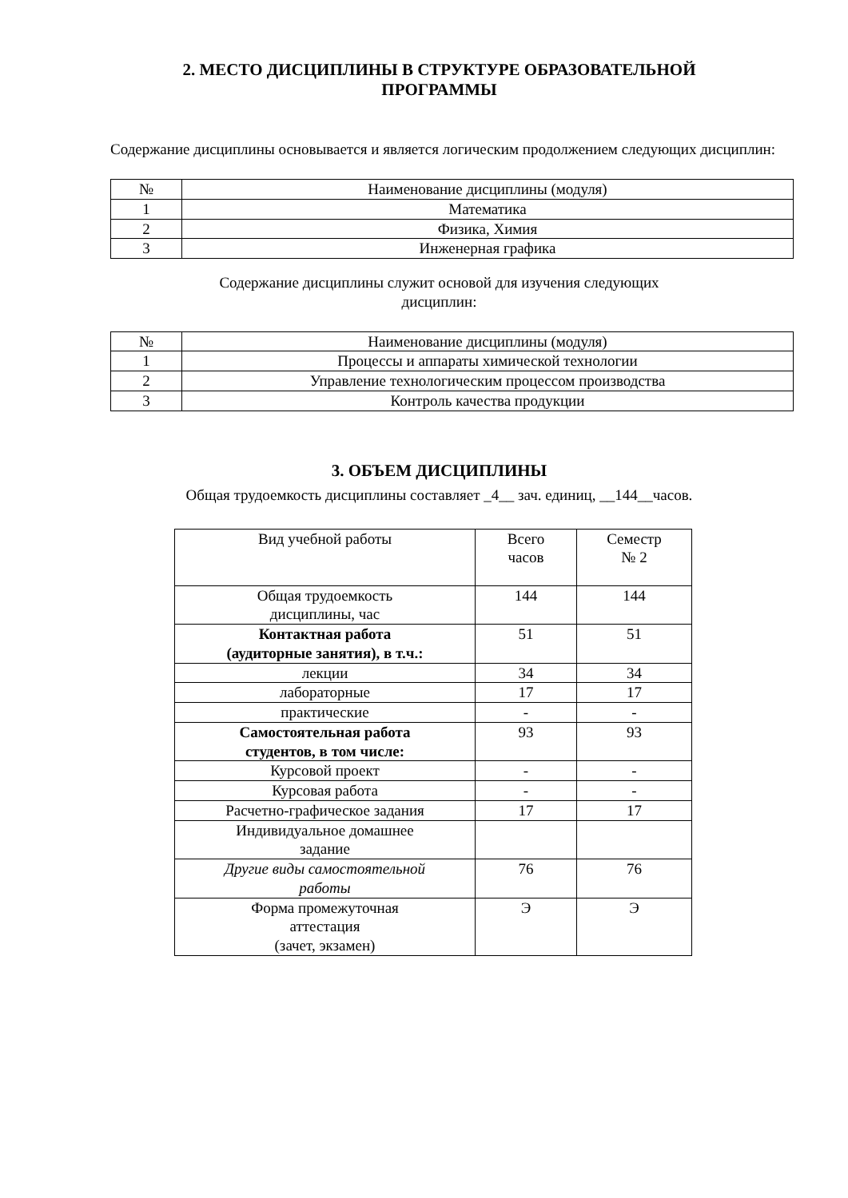2. МЕСТО ДИСЦИПЛИНЫ В СТРУКТУРЕ ОБРАЗОВАТЕЛЬНОЙ
ПРОГРАММЫ
Содержание дисциплины основывается и является логическим продолжением следующих дисциплин:
| № | Наименование дисциплины (модуля) |
| --- | --- |
| 1 | Математика |
| 2 | Физика, Химия |
| 3 | Инженерная графика |
Содержание дисциплины служит основой для изучения следующих
дисциплин:
| № | Наименование дисциплины (модуля) |
| --- | --- |
| 1 | Процессы и аппараты химической технологии |
| 2 | Управление технологическим процессом производства |
| 3 | Контроль качества продукции |
3. ОБЪЕМ ДИСЦИПЛИНЫ
Общая трудоемкость дисциплины составляет _4__ зач. единиц, __144__часов.
| Вид учебной работы | Всего часов | Семестр № 2 |
| Общая трудоемкость дисциплины, час | 144 | 144 |
| Контактная работа (аудиторные занятия), в т.ч.: | 51 | 51 |
| лекции | 34 | 34 |
| лабораторные | 17 | 17 |
| практические | - | - |
| Самостоятельная работа студентов, в том числе: | 93 | 93 |
| Курсовой проект | - | - |
| Курсовая работа | - | - |
| Расчетно-графическое задания | 17 | 17 |
| Индивидуальное домашнее задание | | |
| Другие виды самостоятельной работы | 76 | 76 |
| Форма промежуточная аттестация (зачет, экзамен) | Э | Э |